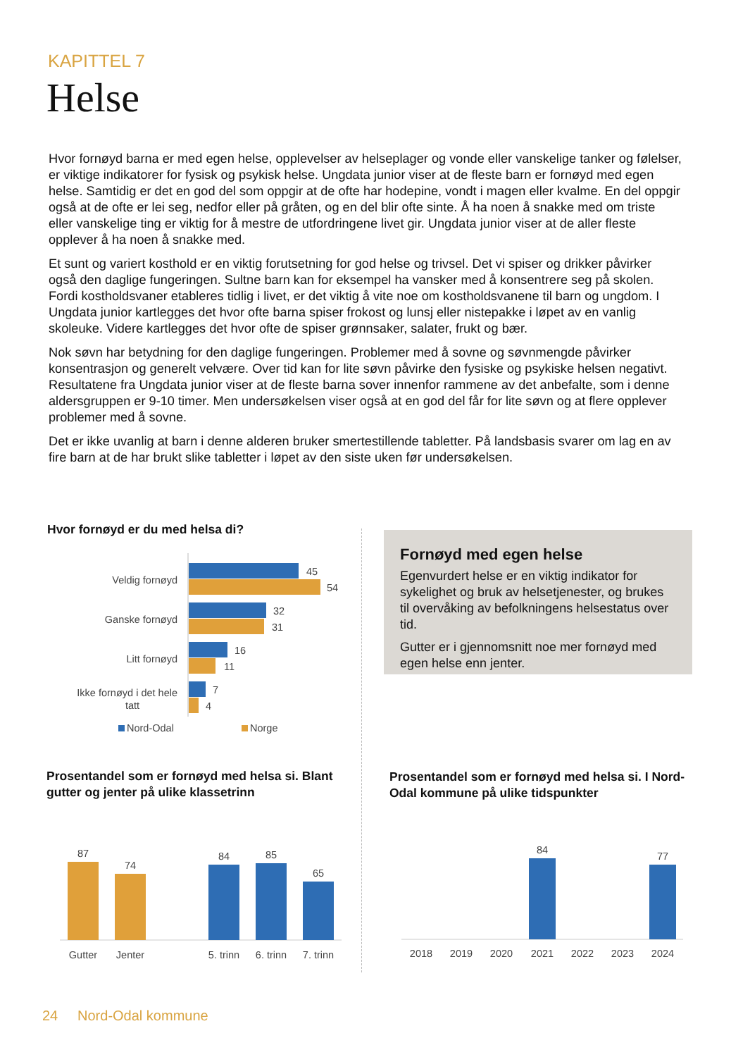KAPITTEL 7
Helse
Hvor fornøyd barna er med egen helse, opplevelser av helseplager og vonde eller vanskelige tanker og følelser, er viktige indikatorer for fysisk og psykisk helse. Ungdata junior viser at de fleste barn er fornøyd med egen helse. Samtidig er det en god del som oppgir at de ofte har hodepine, vondt i magen eller kvalme. En del oppgir også at de ofte er lei seg, nedfor eller på gråten, og en del blir ofte sinte. Å ha noen å snakke med om triste eller vanskelige ting er viktig for å mestre de utfordringene livet gir. Ungdata junior viser at de aller fleste opplever å ha noen å snakke med.
Et sunt og variert kosthold er en viktig forutsetning for god helse og trivsel. Det vi spiser og drikker påvirker også den daglige fungeringen. Sultne barn kan for eksempel ha vansker med å konsentrere seg på skolen. Fordi kostholdsvaner etableres tidlig i livet, er det viktig å vite noe om kostholdsvanene til barn og ungdom. I Ungdata junior kartlegges det hvor ofte barna spiser frokost og lunsj eller nistepakke i løpet av en vanlig skoleuke. Videre kartlegges det hvor ofte de spiser grønnsaker, salater, frukt og bær.
Nok søvn har betydning for den daglige fungeringen. Problemer med å sovne og søvnmengde påvirker konsentrasjon og generelt velvære. Over tid kan for lite søvn påvirke den fysiske og psykiske helsen negativt. Resultatene fra Ungdata junior viser at de fleste barna sover innenfor rammene av det anbefalte, som i denne aldersgruppen er 9-10 timer. Men undersøkelsen viser også at en god del får for lite søvn og at flere opplever problemer med å sovne.
Det er ikke uvanlig at barn i denne alderen bruker smertestillende tabletter. På landsbasis svarer om lag en av fire barn at de har brukt slike tabletter i løpet av den siste uken før undersøkelsen.
Hvor fornøyd er du med helsa di?
Veldig fornøyd
45
54
Ganske fornøyd
32
31
Litt fornøyd
16
11
Ikke fornøyd i det hele
tatt
7
4
Nord-Odal
Norge
Fornøyd med egen helse
Egenvurdert helse er en viktig indikator for sykelighet og bruk av helsetjenester, og brukes til overvåking av befolkningens helsestatus over tid.
Gutter er i gjennomsnitt noe mer fornøyd med egen helse enn jenter.
Prosentandel som er fornøyd med helsa si. Blant gutter og jenter på ulike klassetrinn
87
Gutter
74
Jenter
84
5. trinn
85
6. trinn
65
7. trinn
Prosentandel som er fornøyd med helsa si. I Nord-Odal kommune på ulike tidspunkter
2018
2019
2020
84
2021
2022
2023
77
2024
24 Nord-Odal kommune